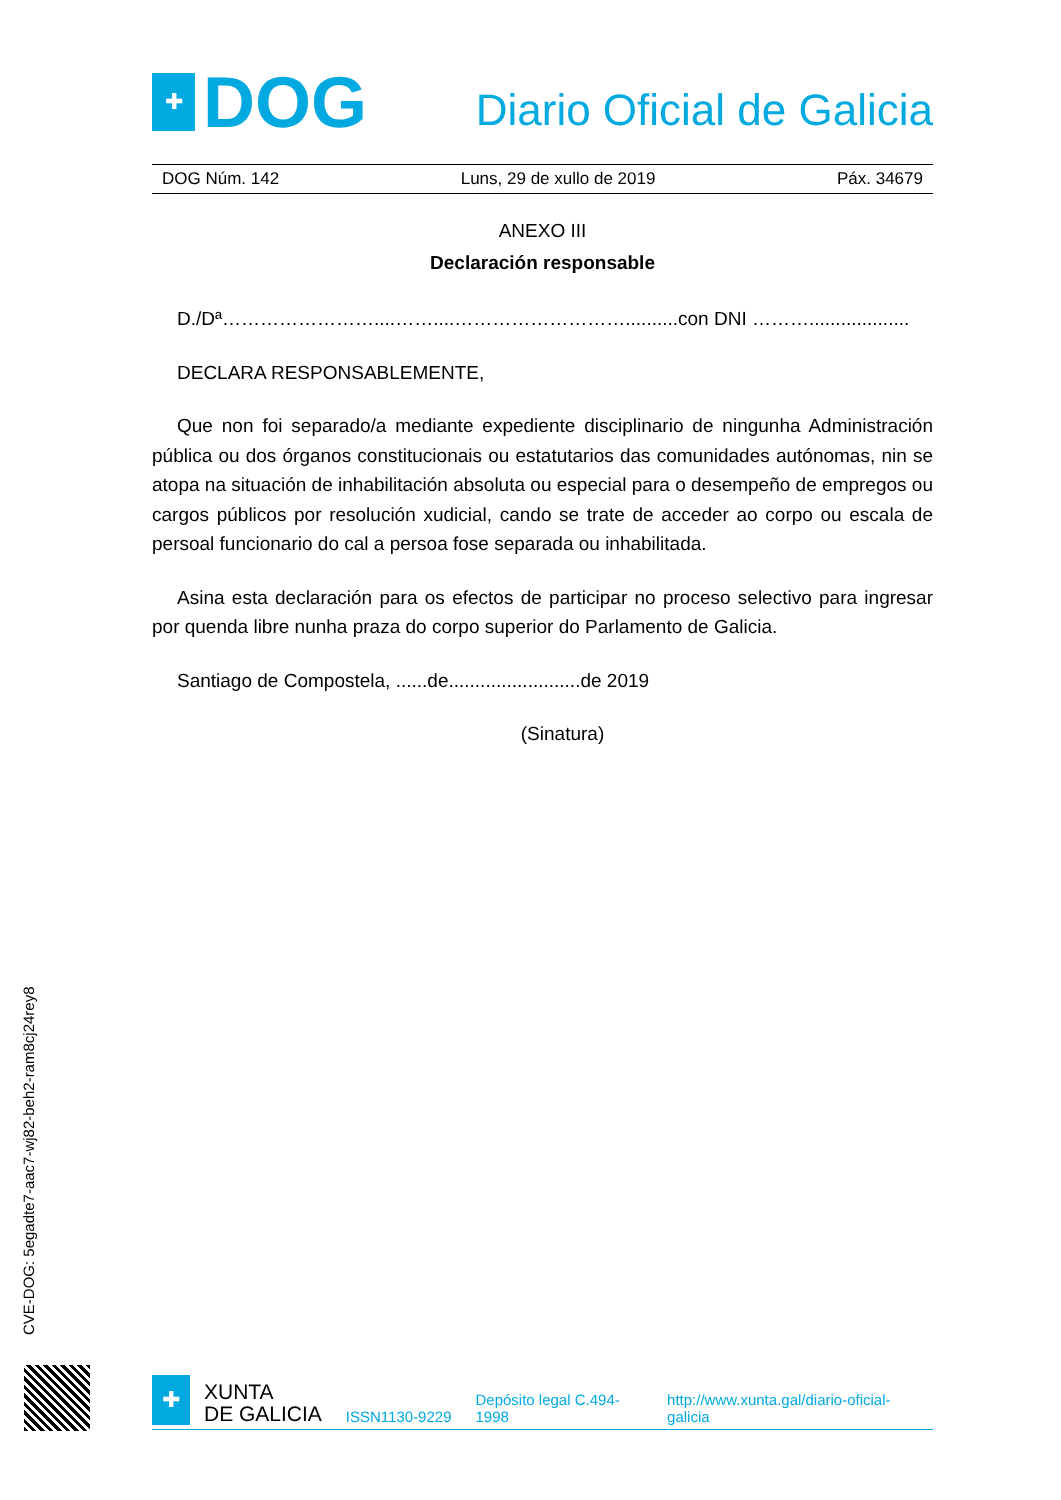✚
DOG
Diario Oficial de Galicia
DOG Núm. 142 Luns, 29 de xullo de 2019 Páx. 34679
ANEXO III
Declaración responsable
D./Dª……………………....……....………………………..........con DNI ………...................
DECLARA RESPONSABLEMENTE,
Que non foi separado/a mediante expediente disciplinario de ningunha Administración pública ou dos órganos constitucionais ou estatutarios das comunidades autónomas, nin se atopa na situación de inhabilitación absoluta ou especial para o desempeño de empregos ou cargos públicos por resolución xudicial, cando se trate de acceder ao corpo ou escala de persoal funcionario do cal a persoa fose separada ou inhabilitada.
Asina esta declaración para os efectos de participar no proceso selectivo para ingresar por quenda libre nunha praza do corpo superior do Parlamento de Galicia.
Santiago de Compostela, ......de.........................de 2019
(Sinatura)
CVE-DOG: 5egadte7-aac7-wj82-beh2-ram8cj24rey8
✚
XUNTA
DE GALICIA
ISSN1130-9229 Depósito legal C.494-1998 http://www.xunta.gal/diario-oficial-galicia